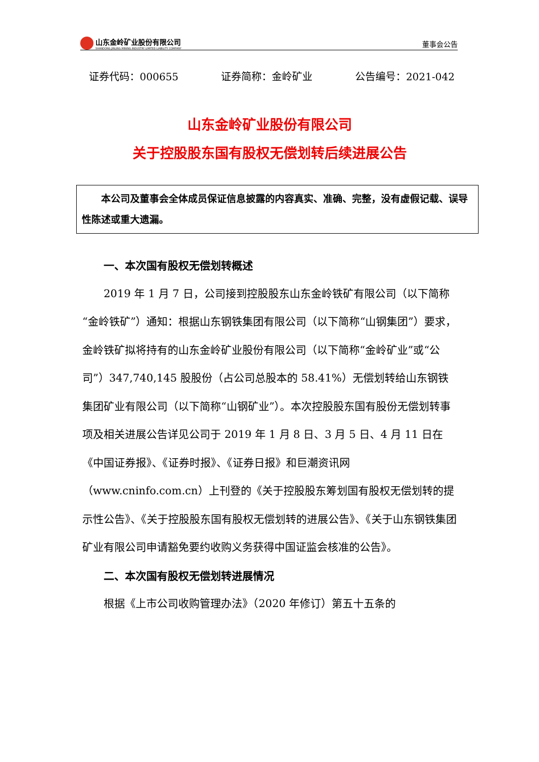山东金岭矿业股份有限公司
SHANDONG JINLING MINING INDUSTRY LIMITED LIABILITY COMPANY
董事会公告
证券代码：000655 证券简称：金岭矿业 公告编号：2021-042
山东金岭矿业股份有限公司
关于控股股东国有股权无偿划转后续进展公告
本公司及董事会全体成员保证信息披露的内容真实、准确、完整，没有虚假记载、误导性陈述或重大遗漏。
一、本次国有股权无偿划转概述
2019 年 1 月 7 日，公司接到控股股东山东金岭铁矿有限公司（以下简称“金岭铁矿”）通知：根据山东钢铁集团有限公司（以下简称“山钢集团”）要求，金岭铁矿拟将持有的山东金岭矿业股份有限公司（以下简称“金岭矿业”或“公司”）347,740,145 股股份（占公司总股本的 58.41%）无偿划转给山东钢铁集团矿业有限公司（以下简称“山钢矿业”）。本次控股股东国有股份无偿划转事项及相关进展公告详见公司于 2019 年 1 月 8 日、3 月 5 日、4 月 11 日在《中国证券报》、《证券时报》、《证券日报》和巨潮资讯网（www.cninfo.com.cn）上刊登的《关于控股股东筹划国有股权无偿划转的提示性公告》、《关于控股股东国有股权无偿划转的进展公告》、《关于山东钢铁集团矿业有限公司申请豁免要约收购义务获得中国证监会核准的公告》。
二、本次国有股权无偿划转进展情况
根据《上市公司收购管理办法》（2020 年修订）第五十五条的